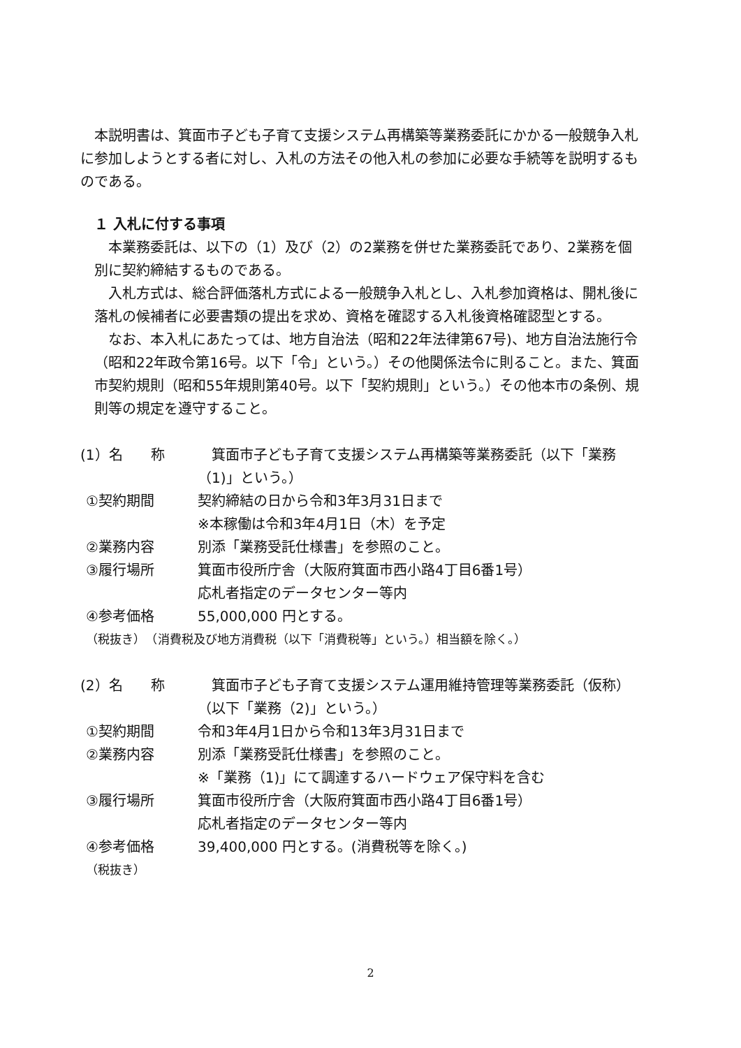本説明書は、箕面市子ども子育て支援システム再構築等業務委託にかかる一般競争入札に参加しようとする者に対し、入札の方法その他入札の参加に必要な手続等を説明するものである。
１ 入札に付する事項
　本業務委託は、以下の（1）及び（2）の2業務を併せた業務委託であり、2業務を個別に契約締結するものである。
　入札方式は、総合評価落札方式による一般競争入札とし、入札参加資格は、開札後に落札の候補者に必要書類の提出を求め、資格を確認する入札後資格確認型とする。
　なお、本入札にあたっては、地方自治法（昭和22年法律第67号)、地方自治法施行令（昭和22年政令第16号。以下「令」という。）その他関係法令に則ること。また、箕面市契約規則（昭和55年規則第40号。以下「契約規則」という。）その他本市の条例、規則等の規定を遵守すること。
(1）名　　称 　箕面市子ども子育て支援システム再構築等業務委託（以下「業務（1)」という。）
①契約期間 契約締結の日から令和3年3月31日まで
※本稼働は令和3年4月1日（木）を予定
②業務内容 別添「業務受託仕様書」を参照のこと。
③履行場所 箕面市役所庁舎（大阪府箕面市西小路4丁目6番1号）
応札者指定のデータセンター等内
④参考価格 55,000,000 円とする。
（税抜き）　（消費税及び地方消費税（以下「消費税等」という。）相当額を除く。）
(2）名　　称 　箕面市子ども子育て支援システム運用維持管理等業務委託（仮称）（以下「業務（2)」という。）
①契約期間 令和3年4月1日から令和13年3月31日まで
②業務内容 別添「業務受託仕様書」を参照のこと。
※「業務（1)」にて調達するハードウェア保守料を含む
③履行場所 箕面市役所庁舎（大阪府箕面市西小路4丁目6番1号）
応札者指定のデータセンター等内
④参考価格 39,400,000 円とする。(消費税等を除く。)
（税抜き）
2